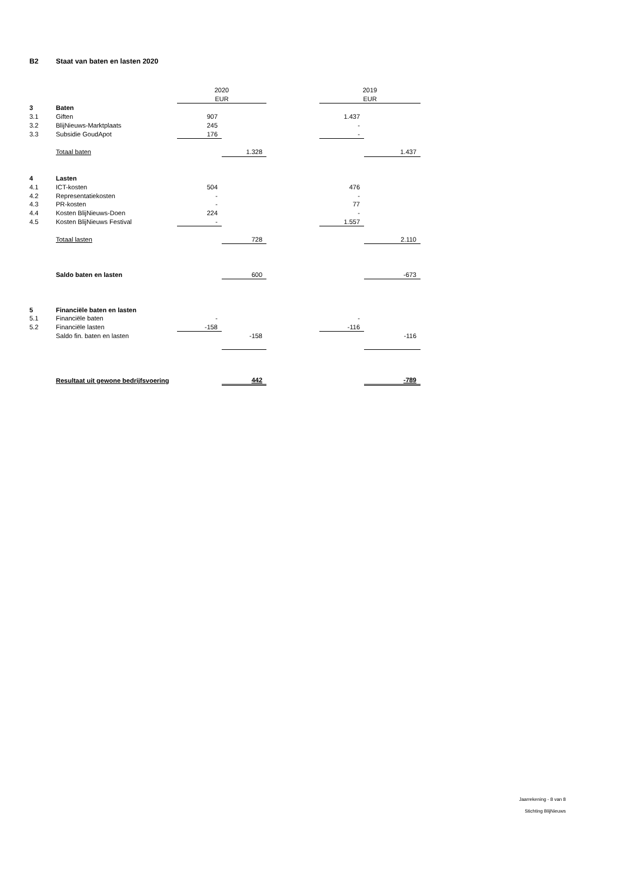B2 Staat van baten en lasten 2020
| | | 2020 | | | 2019 | | |
| --- | --- | --- | --- | --- | --- | --- | --- |
| | | EUR | | | EUR | | |
| 3 | Baten | | | | | | |
| 3.1 | Giften | 907 | | | 1.437 | | |
| 3.2 | BlijNieuws-Marktplaats | 245 | | | - | | |
| 3.3 | Subsidie GoudApot | 176 | | | - | | |
| | Totaal baten | | 1.328 | | | | 1.437 |
| 4 | Lasten | | | | | | |
| 4.1 | ICT-kosten | 504 | | | 476 | | |
| 4.2 | Representatiekosten | - | | | - | | |
| 4.3 | PR-kosten | - | | | 77 | | |
| 4.4 | Kosten BlijNieuws-Doen | 224 | | | - | | |
| 4.5 | Kosten BlijNieuws Festival | - | | | 1.557 | | |
| | Totaal lasten | | 728 | | | | 2.110 |
| | Saldo baten en lasten | | 600 | | | | -673 |
| 5 | Financiële baten en lasten | | | | | | |
| 5.1 | Financiële baten | - | | | - | | |
| 5.2 | Financiële lasten | -158 | | | -116 | | |
| | Saldo fin. baten en lasten | | -158 | | | | -116 |
| | Resultaat uit gewone bedrijfsvoering | | 442 | | | | -789 |
Jaarrekening - 8 van 8
Stichting BlijNieuws